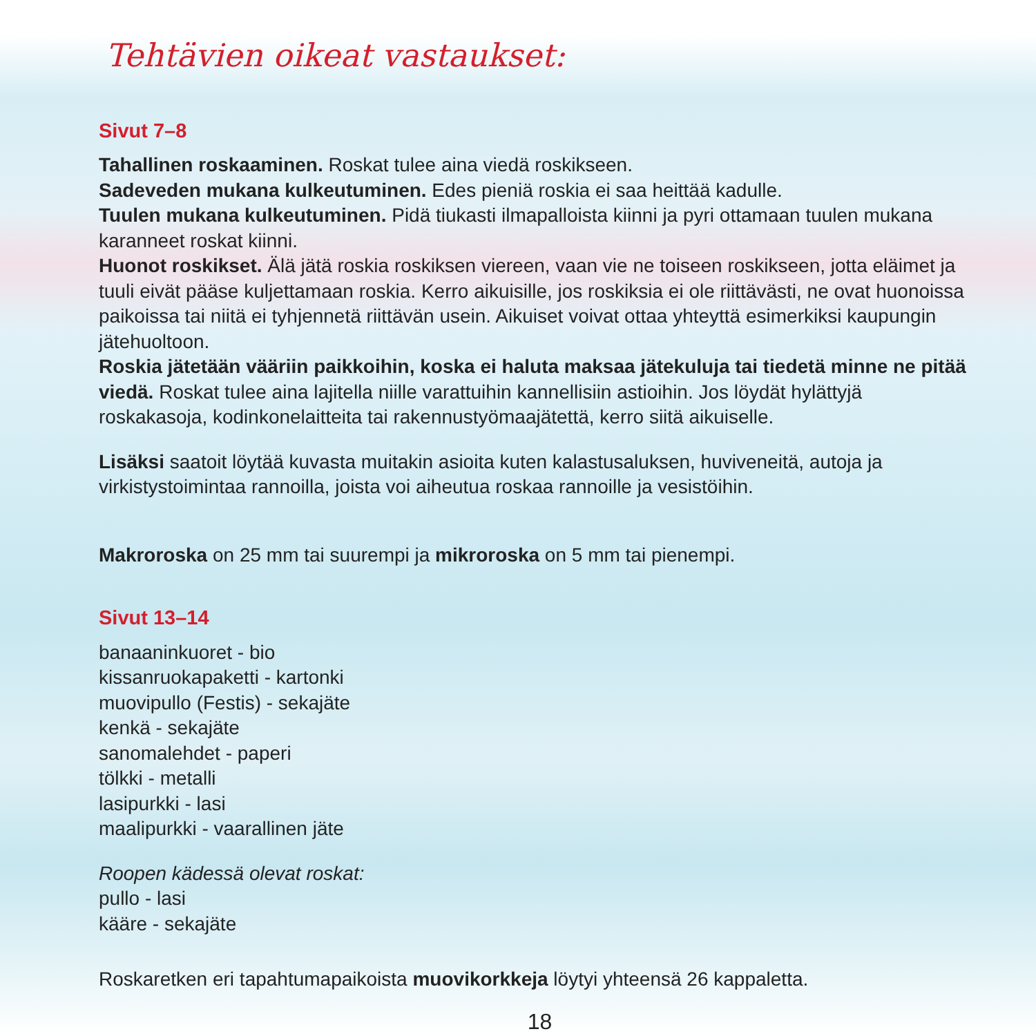Tehtävien oikeat vastaukset:
Sivut 7–8
Tahallinen roskaaminen. Roskat tulee aina viedä roskikseen.
Sadeveden mukana kulkeutuminen. Edes pieniä roskia ei saa heittää kadulle.
Tuulen mukana kulkeutuminen. Pidä tiukasti ilmapalloista kiinni ja pyri ottamaan tuulen mukana karanneet roskat kiinni.
Huonot roskikset. Älä jätä roskia roskiksen viereen, vaan vie ne toiseen roskikseen, jotta eläimet ja tuuli eivät pääse kuljettamaan roskia. Kerro aikuisille, jos roskiksia ei ole riittävästi, ne ovat huonoissa paikoissa tai niitä ei tyhjennetä riittävän usein. Aikuiset voivat ottaa yhteyttä esimerkiksi kaupungin jätehuoltoon.
Roskia jätetään vääriin paikkoihin, koska ei haluta maksaa jätekuluja tai tiedetä minne ne pitää viedä. Roskat tulee aina lajitella niille varattuihin kannellisiin astioihin. Jos löydät hylättyjä roskakasoja, kodinkonelaitteita tai rakennustyömaajätettä, kerro siitä aikuiselle.
Lisäksi saatoit löytää kuvasta muitakin asioita kuten kalastusaluksen, huviveneitä, autoja ja virkistystoimintaa rannoilla, joista voi aiheutua roskaa rannoille ja vesistöihin.
Makroroska on 25 mm tai suurempi ja mikroroska on 5 mm tai pienempi.
Sivut 13–14
banaaninkuoret - bio
kissanruokapaketti - kartonki
muovipullo (Festis) - sekajäte
kenkä - sekajäte
sanomalehdet - paperi
tölkki - metalli
lasipurkki - lasi
maalipurkki - vaarallinen jäte
Roopen kädessä olevat roskat:
pullo - lasi
kääre - sekajäte
Roskaretken eri tapahtumapaikoista muovikorkkeja löytyi yhteensä 26 kappaletta.
18